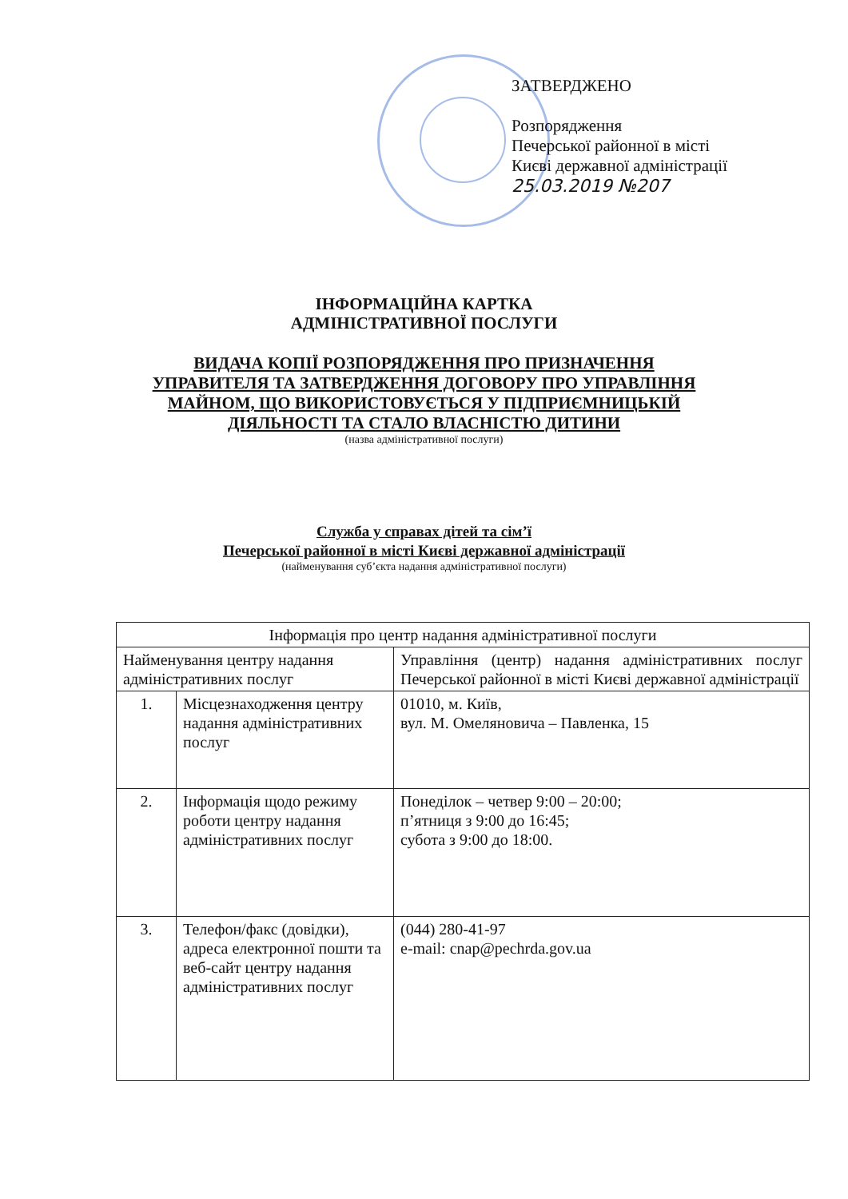ЗАТВЕРДЖЕНО
Розпорядження
Печерської районної в місті
Києві державної адміністрації
25.03.2019 №207
ІНФОРМАЦІЙНА КАРТКА
АДМІНІСТРАТИВНОЇ ПОСЛУГИ
ВИДАЧА КОПІЇ РОЗПОРЯДЖЕННЯ ПРО ПРИЗНАЧЕННЯ
УПРАВИТЕЛЯ ТА ЗАТВЕРДЖЕННЯ ДОГОВОРУ ПРО УПРАВЛІННЯ
МАЙНОМ, ЩО ВИКОРИСТОВУЄТЬСЯ У ПІДПРИЄМНИЦЬКІЙ
ДІЯЛЬНОСТІ ТА СТАЛО ВЛАСНІСТЮ ДИТИНИ
(назва адміністративної послуги)
Служба у справах дітей та сім’ї
Печерської районної в місті Києві державної адміністрації
(найменування суб’єкта надання адміністративної послуги)
| Інформація про центр надання адміністративної послуги | | |
| --- | --- | --- |
| Найменування центру надання адміністративних послуг | | Управління (центр) надання адміністративних послуг Печерської районної в місті Києві державної адміністрації |
| 1. | Місцезнаходження центру надання адміністративних послуг | 01010, м. Київ, вул. М. Омеляновича – Павленка, 15 |
| 2. | Інформація щодо режиму роботи центру надання адміністративних послуг | Понеділок – четвер 9:00 – 20:00; п’ятниця з 9:00 до 16:45; субота з 9:00 до 18:00. |
| 3. | Телефон/факс (довідки), адреса електронної пошти та веб-сайт центру надання адміністративних послуг | (044) 280-41-97 e-mail: cnap@pechrda.gov.ua |